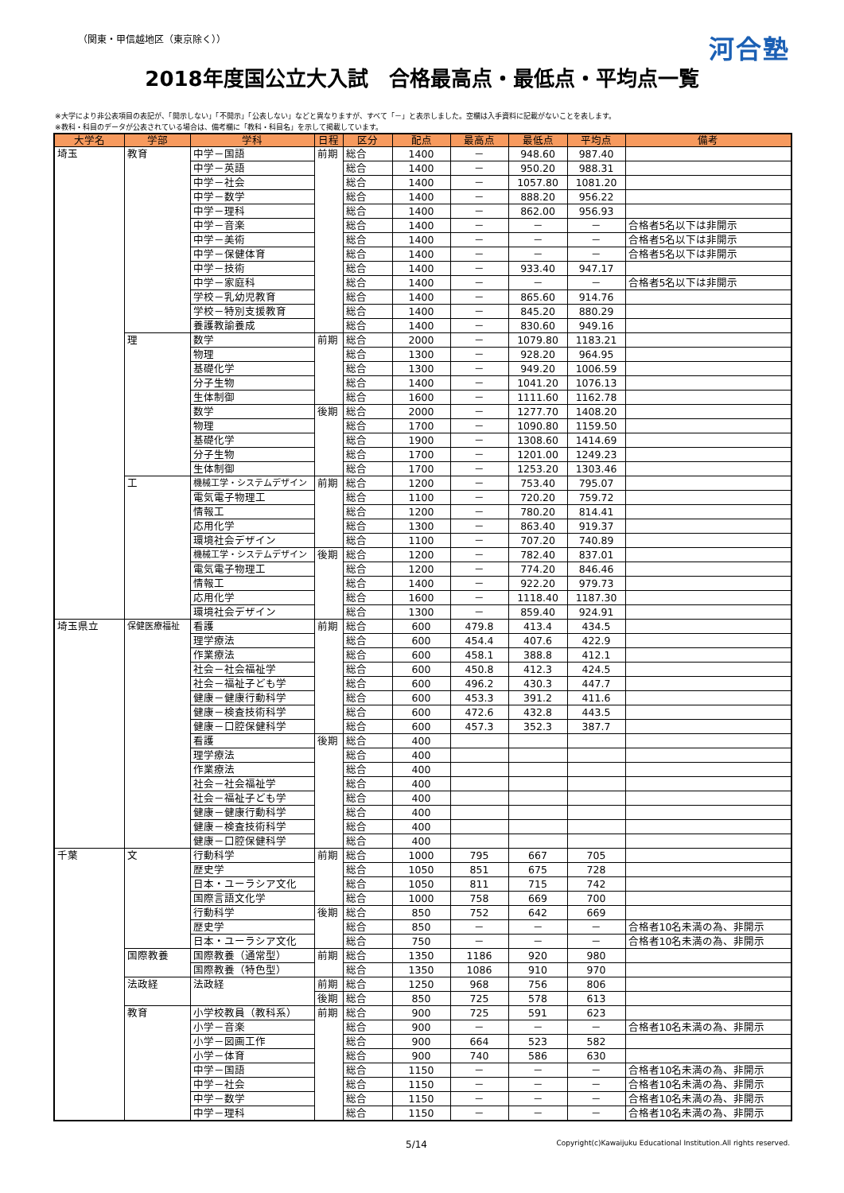（関東・甲信越地区（東京除く）） 河合塾
2018年度国公立大入試　合格最高点・最低点・平均点一覧
※大学により非公表項目の表記が、「開示しない」「不開示」「公表しない」などと異なりますが、すべて「－」と表示しました。空欄は入手資料に記載がないことを表します。
※教科・科目のデータが公表されている場合は、備考欄に「教科・科目名」を示して掲載しています。
| 大学名 | 学部 | 学科 | 日程 | 区分 | 配点 | 最高点 | 最低点 | 平均点 | 備考 |
| --- | --- | --- | --- | --- | --- | --- | --- | --- | --- |
| 埼玉 | 教育 | 中学－国語 | 前期 | 総合 | 1400 | － | 948.60 | 987.40 | |
| | | 中学－英語 | | 総合 | 1400 | － | 950.20 | 988.31 | |
| | | 中学－社会 | | 総合 | 1400 | － | 1057.80 | 1081.20 | |
| | | 中学－数学 | | 総合 | 1400 | － | 888.20 | 956.22 | |
| | | 中学－理科 | | 総合 | 1400 | － | 862.00 | 956.93 | |
| | | 中学－音楽 | | 総合 | 1400 | － | － | － | 合格者5名以下は非開示 |
| | | 中学－美術 | | 総合 | 1400 | － | － | － | 合格者5名以下は非開示 |
| | | 中学－保健体育 | | 総合 | 1400 | － | － | － | 合格者5名以下は非開示 |
| | | 中学－技術 | | 総合 | 1400 | － | 933.40 | 947.17 | |
| | | 中学－家庭科 | | 総合 | 1400 | － | － | － | 合格者5名以下は非開示 |
| | | 学校－乳幼児教育 | | 総合 | 1400 | － | 865.60 | 914.76 | |
| | | 学校－特別支援教育 | | 総合 | 1400 | － | 845.20 | 880.29 | |
| | | 養護教諭養成 | | 総合 | 1400 | － | 830.60 | 949.16 | |
| | 理 | 数学 | 前期 | 総合 | 2000 | － | 1079.80 | 1183.21 | |
| | | 物理 | | 総合 | 1300 | － | 928.20 | 964.95 | |
| | | 基礎化学 | | 総合 | 1300 | － | 949.20 | 1006.59 | |
| | | 分子生物 | | 総合 | 1400 | － | 1041.20 | 1076.13 | |
| | | 生体制御 | | 総合 | 1600 | － | 1111.60 | 1162.78 | |
| | | 数学 | 後期 | 総合 | 2000 | － | 1277.70 | 1408.20 | |
| | | 物理 | | 総合 | 1700 | － | 1090.80 | 1159.50 | |
| | | 基礎化学 | | 総合 | 1900 | － | 1308.60 | 1414.69 | |
| | | 分子生物 | | 総合 | 1700 | － | 1201.00 | 1249.23 | |
| | | 生体制御 | | 総合 | 1700 | － | 1253.20 | 1303.46 | |
| | 工 | 機械工学・システムデザイン | 前期 | 総合 | 1200 | － | 753.40 | 795.07 | |
| | | 電気電子物理工 | | 総合 | 1100 | － | 720.20 | 759.72 | |
| | | 情報工 | | 総合 | 1200 | － | 780.20 | 814.41 | |
| | | 応用化学 | | 総合 | 1300 | － | 863.40 | 919.37 | |
| | | 環境社会デザイン | | 総合 | 1100 | － | 707.20 | 740.89 | |
| | | 機械工学・システムデザイン | 後期 | 総合 | 1200 | － | 782.40 | 837.01 | |
| | | 電気電子物理工 | | 総合 | 1200 | － | 774.20 | 846.46 | |
| | | 情報工 | | 総合 | 1400 | － | 922.20 | 979.73 | |
| | | 応用化学 | | 総合 | 1600 | － | 1118.40 | 1187.30 | |
| | | 環境社会デザイン | | 総合 | 1300 | － | 859.40 | 924.91 | |
| 埼玉県立 | 保健医療福祉 | 看護 | 前期 | 総合 | 600 | 479.8 | 413.4 | 434.5 | |
| | | 理学療法 | | 総合 | 600 | 454.4 | 407.6 | 422.9 | |
| | | 作業療法 | | 総合 | 600 | 458.1 | 388.8 | 412.1 | |
| | | 社会－社会福祉学 | | 総合 | 600 | 450.8 | 412.3 | 424.5 | |
| | | 社会－福祉子ども学 | | 総合 | 600 | 496.2 | 430.3 | 447.7 | |
| | | 健康－健康行動科学 | | 総合 | 600 | 453.3 | 391.2 | 411.6 | |
| | | 健康－検査技術科学 | | 総合 | 600 | 472.6 | 432.8 | 443.5 | |
| | | 健康－口腔保健科学 | | 総合 | 600 | 457.3 | 352.3 | 387.7 | |
| | | 看護 | 後期 | 総合 | 400 | | | | |
| | | 理学療法 | | 総合 | 400 | | | | |
| | | 作業療法 | | 総合 | 400 | | | | |
| | | 社会－社会福祉学 | | 総合 | 400 | | | | |
| | | 社会－福祉子ども学 | | 総合 | 400 | | | | |
| | | 健康－健康行動科学 | | 総合 | 400 | | | | |
| | | 健康－検査技術科学 | | 総合 | 400 | | | | |
| | | 健康－口腔保健科学 | | 総合 | 400 | | | | |
| 千葉 | 文 | 行動科学 | 前期 | 総合 | 1000 | 795 | 667 | 705 | |
| | | 歴史学 | | 総合 | 1050 | 851 | 675 | 728 | |
| | | 日本・ユーラシア文化 | | 総合 | 1050 | 811 | 715 | 742 | |
| | | 国際言語文化学 | | 総合 | 1000 | 758 | 669 | 700 | |
| | | 行動科学 | 後期 | 総合 | 850 | 752 | 642 | 669 | |
| | | 歴史学 | | 総合 | 850 | － | － | － | 合格者10名未満の為、非開示 |
| | | 日本・ユーラシア文化 | | 総合 | 750 | － | － | － | 合格者10名未満の為、非開示 |
| | 国際教養 | 国際教養（通常型） | 前期 | 総合 | 1350 | 1186 | 920 | 980 | |
| | | 国際教養（特色型） | | 総合 | 1350 | 1086 | 910 | 970 | |
| | 法政経 | 法政経 | 前期 | 総合 | 1250 | 968 | 756 | 806 | |
| | | | 後期 | 総合 | 850 | 725 | 578 | 613 | |
| | 教育 | 小学校教員（教科系） | 前期 | 総合 | 900 | 725 | 591 | 623 | |
| | | 小学－音楽 | | 総合 | 900 | － | － | － | 合格者10名未満の為、非開示 |
| | | 小学－図画工作 | | 総合 | 900 | 664 | 523 | 582 | |
| | | 小学－体育 | | 総合 | 900 | 740 | 586 | 630 | |
| | | 中学－国語 | | 総合 | 1150 | － | － | － | 合格者10名未満の為、非開示 |
| | | 中学－社会 | | 総合 | 1150 | － | － | － | 合格者10名未満の為、非開示 |
| | | 中学－数学 | | 総合 | 1150 | － | － | － | 合格者10名未満の為、非開示 |
| | | 中学－理科 | | 総合 | 1150 | － | － | － | 合格者10名未満の為、非開示 |
5/14 Copyright(c)Kawaijuku Educational Institution.All rights reserved.